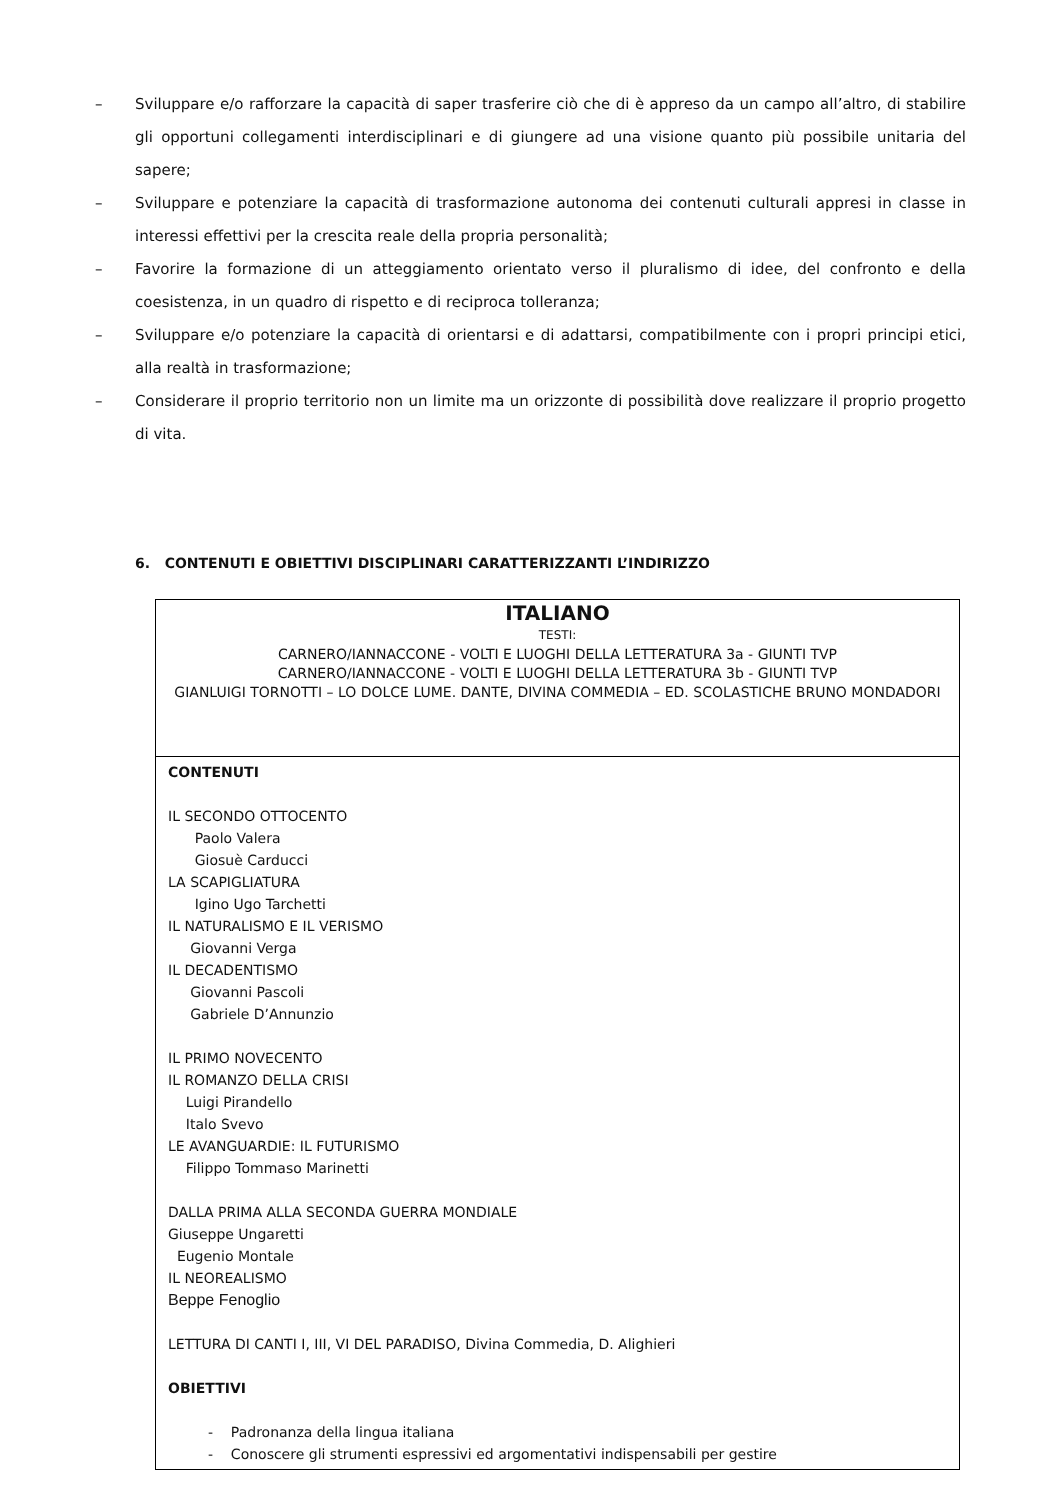– Sviluppare e/o rafforzare la capacità di saper trasferire ciò che di è appreso da un campo all’altro, di stabilire gli opportuni collegamenti interdisciplinari e di giungere ad una visione quanto più possibile unitaria del sapere;
– Sviluppare e potenziare la capacità di trasformazione autonoma dei contenuti culturali appresi in classe in interessi effettivi per la crescita reale della propria personalità;
– Favorire la formazione di un atteggiamento orientato verso il pluralismo di idee, del confronto e della coesistenza, in un quadro di rispetto e di reciproca tolleranza;
– Sviluppare e/o potenziare la capacità di orientarsi e di adattarsi, compatibilmente con i propri principi etici, alla realtà in trasformazione;
– Considerare il proprio territorio non un limite ma un orizzonte di possibilità dove realizzare il proprio progetto di vita.
6. CONTENUTI E OBIETTIVI DISCIPLINARI CARATTERIZZANTI L’INDIRIZZO
| ITALIANO TESTI: CARNERO/IANNACCONE - VOLTI E LUOGHI DELLA LETTERATURA 3a - GIUNTI TVP CARNERO/IANNACCONE - VOLTI E LUOGHI DELLA LETTERATURA 3b - GIUNTI TVP GIANLUIGI TORNOTTI – LO DOLCE LUME. DANTE, DIVINA COMMEDIA – ED. SCOLASTICHE BRUNO MONDADORI |
| CONTENUTI IL SECONDO OTTOCENTO Paolo Valera Giosuè Carducci LA SCAPIGLIATURA Igino Ugo Tarchetti IL NATURALISMO E IL VERISMO Giovanni Verga IL DECADENTISMO Giovanni Pascoli Gabriele D’Annunzio IL PRIMO NOVECENTO IL ROMANZO DELLA CRISI Luigi Pirandello Italo Svevo LE AVANGUARDIE: IL FUTURISMO Filippo Tommaso Marinetti DALLA PRIMA ALLA SECONDA GUERRA MONDIALE Giuseppe Ungaretti Eugenio Montale IL NEOREALISMO Beppe Fenoglio LETTURA DI CANTI I, III, VI DEL PARADISO, Divina Commedia, D. Alighieri OBIETTIVI - Padronanza della lingua italiana - Conoscere gli strumenti espressivi ed argomentativi indispensabili per gestire |